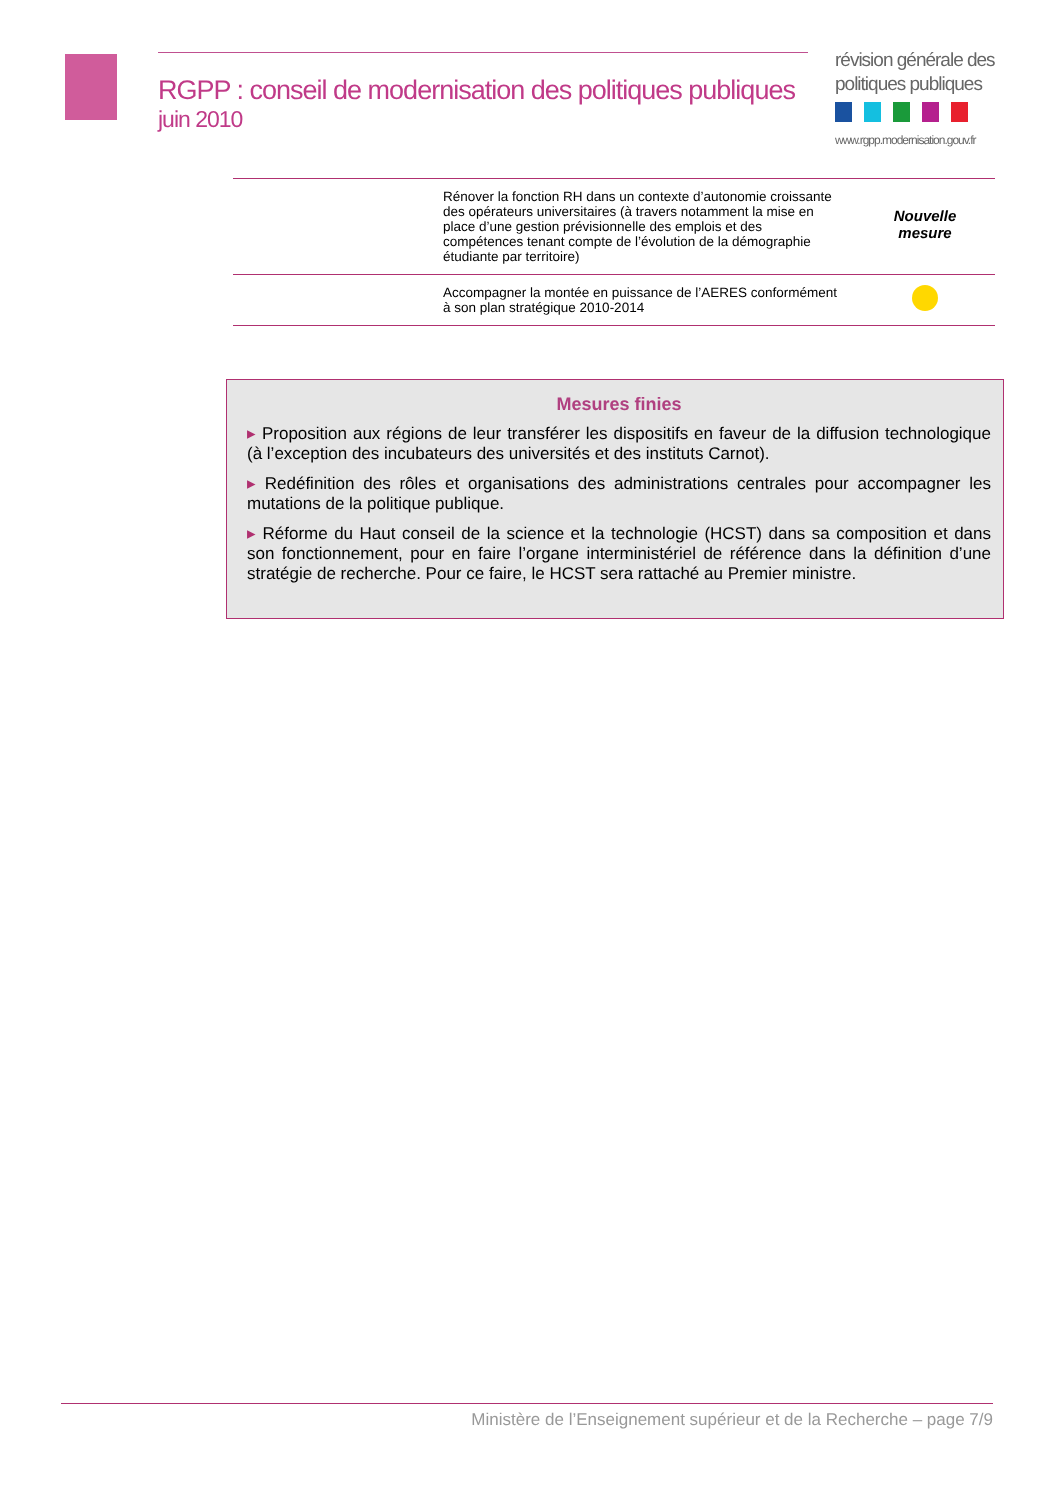RGPP : conseil de modernisation des politiques publiques
juin 2010
révision générale des
politiques publiques
www.rgpp.modernisation.gouv.fr
| | Rénover la fonction RH dans un contexte d’autonomie croissante des opérateurs universitaires (à travers notamment la mise en place d’une gestion prévisionnelle des emplois et des compétences tenant compte de l’évolution de la démographie étudiante par territoire) | Nouvelle mesure |
| | Accompagner la montée en puissance de l’AERES conformément à son plan stratégique 2010-2014 | |
Mesures finies
▸ Proposition aux régions de leur transférer les dispositifs en faveur de la diffusion technologique (à l’exception des incubateurs des universités et des instituts Carnot).
▸ Redéfinition des rôles et organisations des administrations centrales pour accompagner les mutations de la politique publique.
▸ Réforme du Haut conseil de la science et la technologie (HCST) dans sa composition et dans son fonctionnement, pour en faire l’organe interministériel de référence dans la définition d’une stratégie de recherche. Pour ce faire, le HCST sera rattaché au Premier ministre.
Ministère de l’Enseignement supérieur et de la Recherche – page 7/9